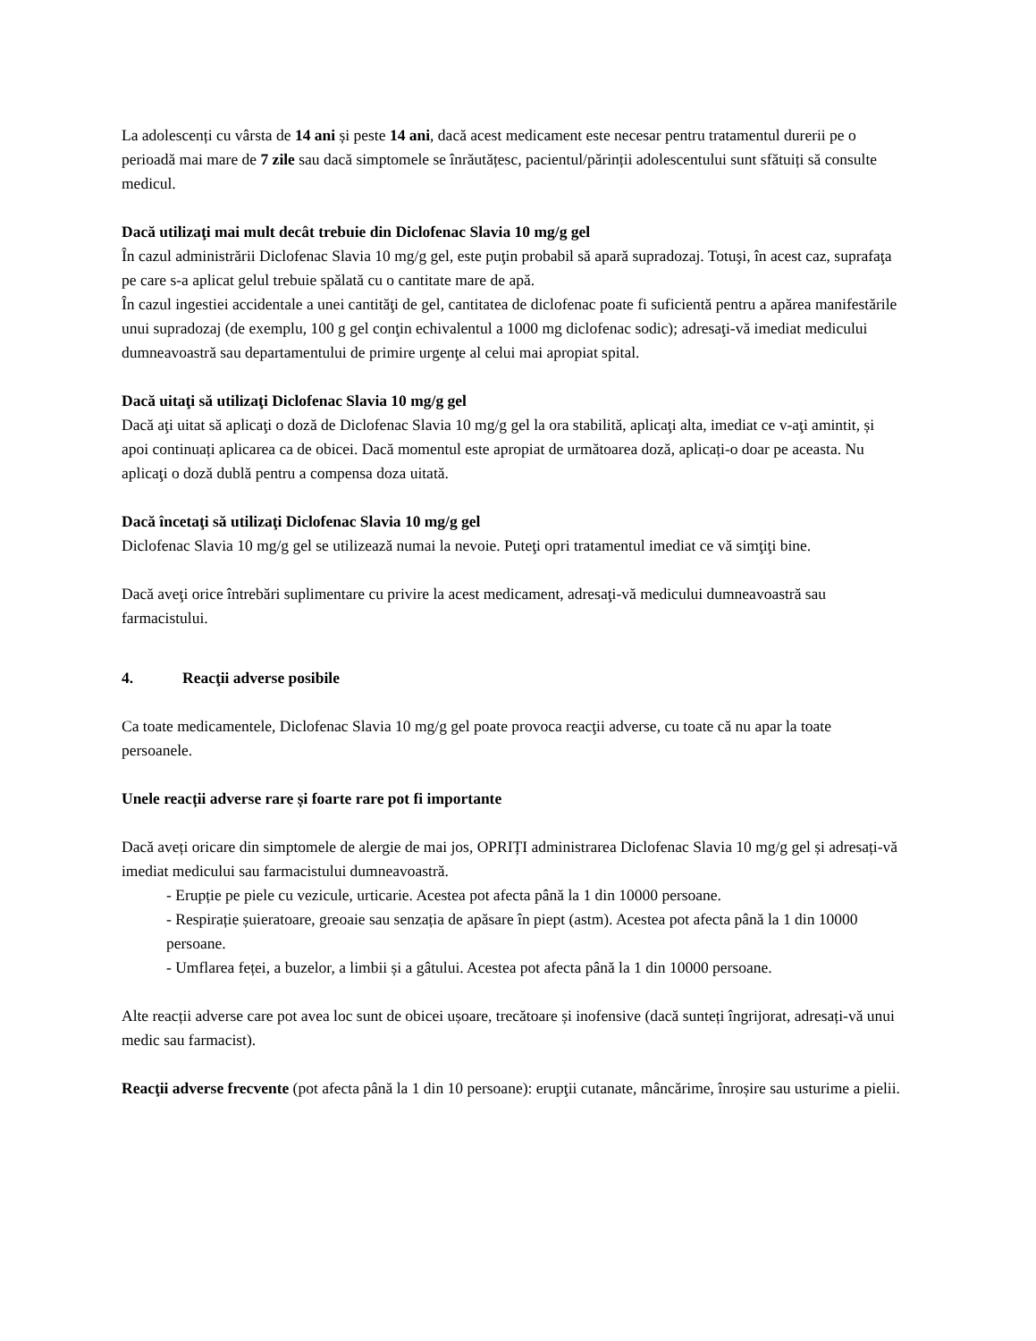La adolescenți cu vârsta de 14 ani și peste 14 ani, dacă acest medicament este necesar pentru tratamentul durerii pe o perioadă mai mare de 7 zile sau dacă simptomele se înrăutățesc, pacientul/părinții adolescentului sunt sfătuiți să consulte medicul.
Dacă utilizaţi mai mult decât trebuie din Diclofenac Slavia 10 mg/g gel
În cazul administrării Diclofenac Slavia 10 mg/g gel, este puţin probabil să apară supradozaj. Totuşi, în acest caz, suprafaţa pe care s-a aplicat gelul trebuie spălată cu o cantitate mare de apă.
În cazul ingestiei accidentale a unei cantităţi de gel, cantitatea de diclofenac poate fi suficientă pentru a apărea manifestările unui supradozaj (de exemplu, 100 g gel conţin echivalentul a 1000 mg diclofenac sodic); adresaţi-vă imediat medicului dumneavoastră sau departamentului de primire urgenţe al celui mai apropiat spital.
Dacă uitaţi să utilizaţi Diclofenac Slavia 10 mg/g gel
Dacă aţi uitat să aplicaţi o doză de Diclofenac Slavia 10 mg/g gel la ora stabilită, aplicaţi alta, imediat ce v-aţi amintit, și apoi continuați aplicarea ca de obicei. Dacă momentul este apropiat de următoarea doză, aplicați-o doar pe aceasta. Nu aplicaţi o doză dublă pentru a compensa doza uitată.
Dacă încetaţi să utilizaţi Diclofenac Slavia 10 mg/g gel
Diclofenac Slavia 10 mg/g gel se utilizează numai la nevoie. Puteţi opri tratamentul imediat ce vă simţiţi bine.
Dacă aveţi orice întrebări suplimentare cu privire la acest medicament, adresaţi-vă medicului dumneavoastră sau farmacistului.
4. Reacţii adverse posibile
Ca toate medicamentele, Diclofenac Slavia 10 mg/g gel poate provoca reacţii adverse, cu toate că nu apar la toate persoanele.
Unele reacții adverse rare și foarte rare pot fi importante
Dacă aveți oricare din simptomele de alergie de mai jos, OPRIȚI administrarea Diclofenac Slavia 10 mg/g gel și adresați-vă imediat medicului sau farmacistului dumneavoastră.
- Erupție pe piele cu vezicule, urticarie. Acestea pot afecta până la 1 din 10000 persoane.
- Respirație șuieratoare, greoaie sau senzația de apăsare în piept (astm). Acestea pot afecta până la 1 din 10000 persoane.
- Umflarea feței, a buzelor, a limbii și a gâtului. Acestea pot afecta până la 1 din 10000 persoane.
Alte reacții adverse care pot avea loc sunt de obicei ușoare, trecătoare și inofensive (dacă sunteți îngrijorat, adresați-vă unui medic sau farmacist).
Reacţii adverse frecvente (pot afecta până la 1 din 10 persoane): erupţii cutanate, mâncărime, înroșire sau usturime a pielii.